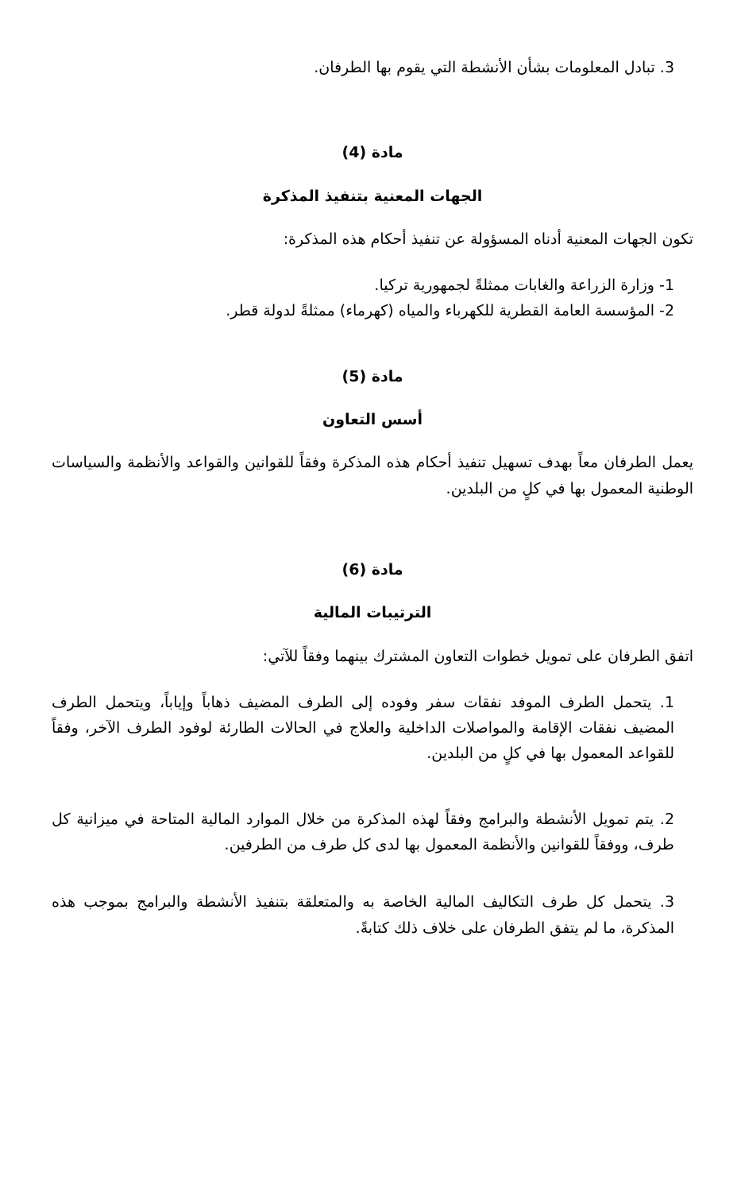3. تبادل المعلومات بشأن الأنشطة التي يقوم بها الطرفان.
مادة (4)
الجهات المعنية بتنفيذ المذكرة
تكون الجهات المعنية أدناه المسؤولة عن تنفيذ أحكام هذه المذكرة:
1- وزارة الزراعة والغابات ممثلةً لجمهورية تركيا.
2- المؤسسة العامة القطرية للكهرباء والمياه (كهرماء) ممثلةً لدولة قطر.
مادة (5)
أسس التعاون
يعمل الطرفان معاً بهدف تسهيل تنفيذ أحكام هذه المذكرة وفقاً للقوانين والقواعد والأنظمة والسياسات الوطنية المعمول بها في كلٍ من البلدين.
مادة (6)
الترتيبات المالية
اتفق الطرفان على تمويل خطوات التعاون المشترك بينهما وفقاً للآتي:
1. يتحمل الطرف الموفد نفقات سفر وفوده إلى الطرف المضيف ذهاباً وإياباً، ويتحمل الطرف المضيف نفقات الإقامة والمواصلات الداخلية والعلاج في الحالات الطارئة لوفود الطرف الآخر، وفقاً للقواعد المعمول بها في كلٍ من البلدين.
2. يتم تمويل الأنشطة والبرامج وفقاً لهذه المذكرة من خلال الموارد المالية المتاحة في ميزانية كل طرف، ووفقاً للقوانين والأنظمة المعمول بها لدى كل طرف من الطرفين.
3. يتحمل كل طرف التكاليف المالية الخاصة به والمتعلقة بتنفيذ الأنشطة والبرامج بموجب هذه المذكرة، ما لم يتفق الطرفان على خلاف ذلك كتابةً.